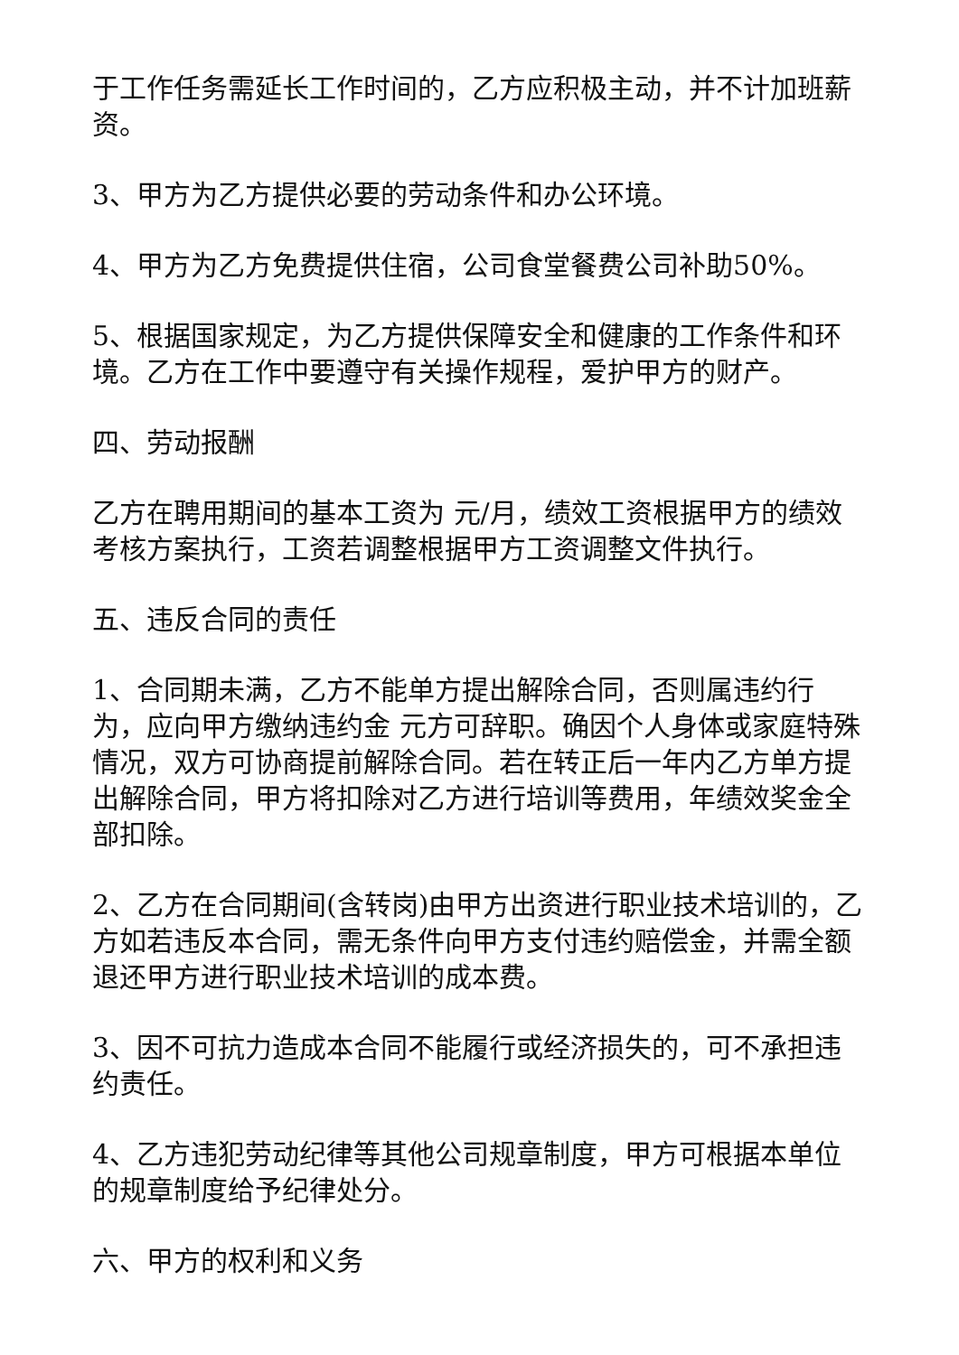于工作任务需延长工作时间的，乙方应积极主动，并不计加班薪资。
3、甲方为乙方提供必要的劳动条件和办公环境。
4、甲方为乙方免费提供住宿，公司食堂餐费公司补助50%。
5、根据国家规定，为乙方提供保障安全和健康的工作条件和环境。乙方在工作中要遵守有关操作规程，爱护甲方的财产。
四、劳动报酬
乙方在聘用期间的基本工资为 元/月，绩效工资根据甲方的绩效考核方案执行，工资若调整根据甲方工资调整文件执行。
五、违反合同的责任
1、合同期未满，乙方不能单方提出解除合同，否则属违约行为，应向甲方缴纳违约金 元方可辞职。确因个人身体或家庭特殊情况，双方可协商提前解除合同。若在转正后一年内乙方单方提出解除合同，甲方将扣除对乙方进行培训等费用，年绩效奖金全部扣除。
2、乙方在合同期间(含转岗)由甲方出资进行职业技术培训的，乙方如若违反本合同，需无条件向甲方支付违约赔偿金，并需全额退还甲方进行职业技术培训的成本费。
3、因不可抗力造成本合同不能履行或经济损失的，可不承担违约责任。
4、乙方违犯劳动纪律等其他公司规章制度，甲方可根据本单位的规章制度给予纪律处分。
六、甲方的权利和义务